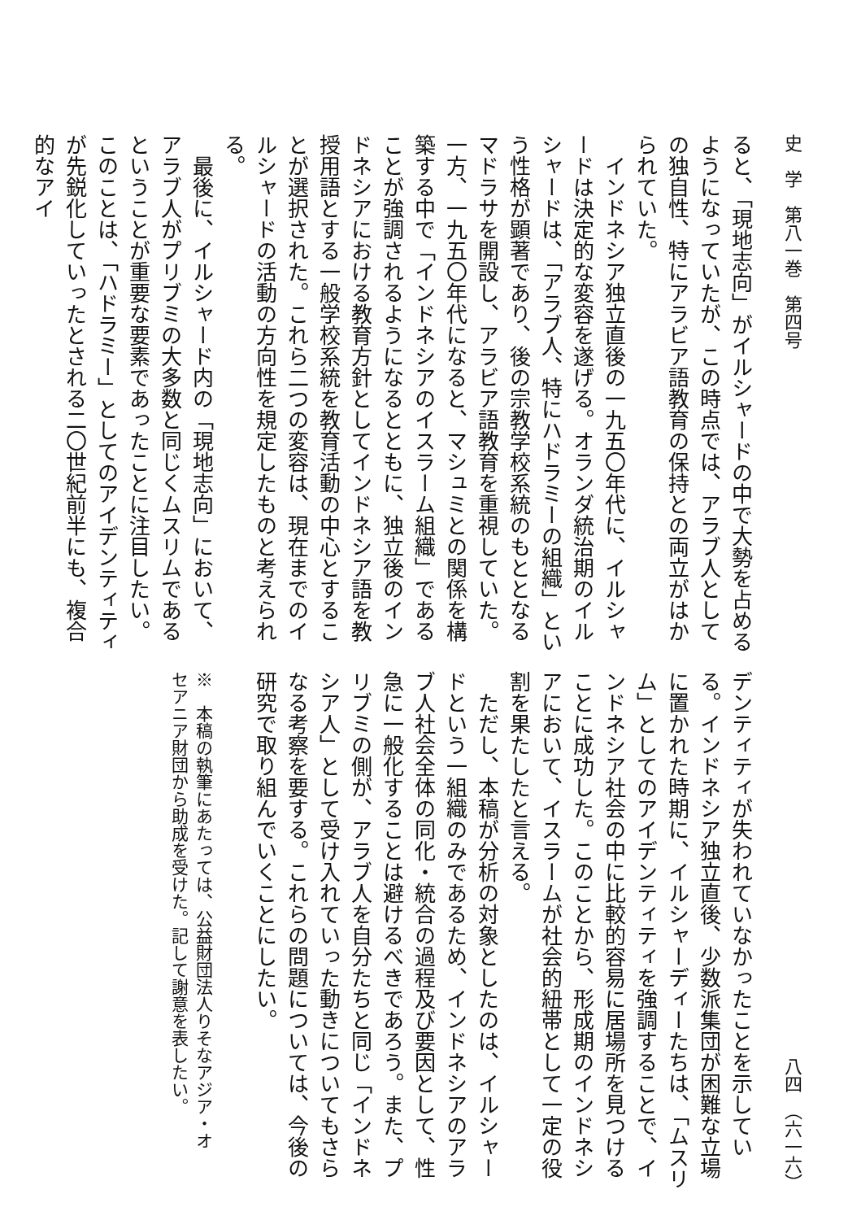史　学　第八一巻　第四号 八四　（六一六）
ると、「現地志向」がイルシャードの中で大勢を占めるようになっていたが、この時点では、アラブ人としての独自性、特にアラビア語教育の保持との両立がはかられていた。
インドネシア独立直後の一九五〇年代に、イルシャードは決定的な変容を遂げる。オランダ統治期のイルシャードは、「アラブ人、特にハドラミーの組織」という性格が顕著であり、後の宗教学校系統のもととなるマドラサを開設し、アラビア語教育を重視していた。一方、一九五〇年代になると、マシュミとの関係を構築する中で「インドネシアのイスラーム組織」であることが強調されるようになるとともに、独立後のインドネシアにおける教育方針としてインドネシア語を教授用語とする一般学校系統を教育活動の中心とすることが選択された。これら二つの変容は、現在までのイルシャードの活動の方向性を規定したものと考えられる。
最後に、イルシャード内の「現地志向」において、アラブ人がプリブミの大多数と同じくムスリムであるということが重要な要素であったことに注目したい。このことは、「ハドラミー」としてのアイデンティティが先鋭化していったとされる二〇世紀前半にも、複合的なアイ
デンティティが失われていなかったことを示している。インドネシア独立直後、少数派集団が困難な立場に置かれた時期に、イルシャーディーたちは、「ムスリム」としてのアイデンティティを強調することで、インドネシア社会の中に比較的容易に居場所を見つけることに成功した。このことから、形成期のインドネシアにおいて、イスラームが社会的紐帯として一定の役割を果たしたと言える。
ただし、本稿が分析の対象としたのは、イルシャードという一組織のみであるため、インドネシアのアラブ人社会全体の同化・統合の過程及び要因として、性急に一般化することは避けるべきであろう。また、プリブミの側が、アラブ人を自分たちと同じ「インドネシア人」として受け入れていった動きについてもさらなる考察を要する。これらの問題については、今後の研究で取り組んでいくことにしたい。
※　本稿の執筆にあたっては、公益財団法人りそなアジア・オセアニア財団から助成を受けた。記して謝意を表したい。